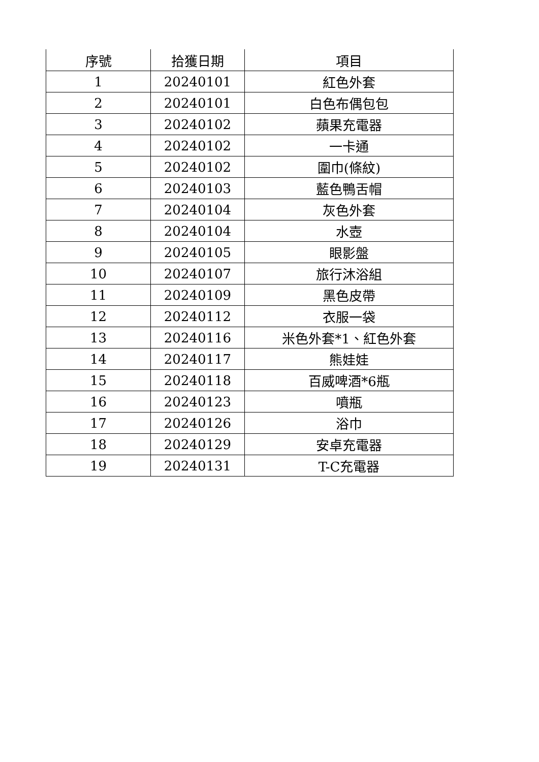| 序號 | 拾獲日期 | 項目 |
| --- | --- | --- |
| 1 | 20240101 | 紅色外套 |
| 2 | 20240101 | 白色布偶包包 |
| 3 | 20240102 | 蘋果充電器 |
| 4 | 20240102 | 一卡通 |
| 5 | 20240102 | 圍巾(條紋) |
| 6 | 20240103 | 藍色鴨舌帽 |
| 7 | 20240104 | 灰色外套 |
| 8 | 20240104 | 水壺 |
| 9 | 20240105 | 眼影盤 |
| 10 | 20240107 | 旅行沐浴組 |
| 11 | 20240109 | 黑色皮帶 |
| 12 | 20240112 | 衣服一袋 |
| 13 | 20240116 | 米色外套*1、紅色外套 |
| 14 | 20240117 | 熊娃娃 |
| 15 | 20240118 | 百威啤酒*6瓶 |
| 16 | 20240123 | 噴瓶 |
| 17 | 20240126 | 浴巾 |
| 18 | 20240129 | 安卓充電器 |
| 19 | 20240131 | T-C充電器 |